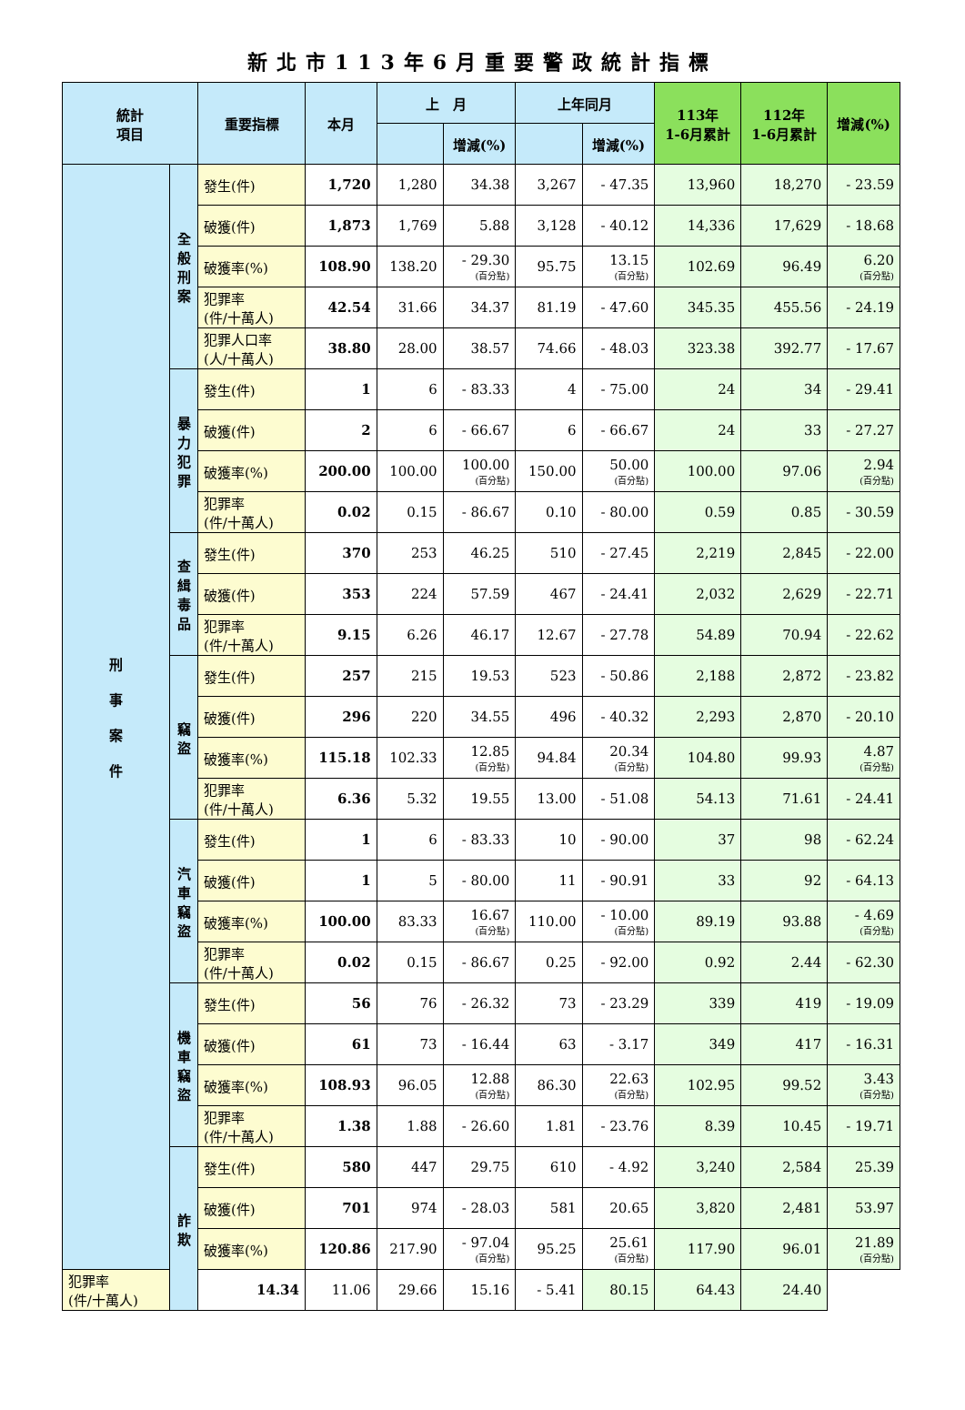新北市113年6月重要警政統計指標
| 統計 項目 | | 重要指標 | 本月 | 上 月 | | 上年同月 | | 113年 1-6月累計 | 112年 1-6月累計 | 增減(%) |
| --- | --- | --- | --- | --- | --- | --- | --- | --- | --- | --- |
| | | | | | 增減(%) | | 增減(%) | | | |
| 刑 事 案 件 | 全般刑案 | 發生(件) | 1,720 | 1,280 | 34.38 | 3,267 | - 47.35 | 13,960 | 18,270 | - 23.59 |
| | | 破獲(件) | 1,873 | 1,769 | 5.88 | 3,128 | - 40.12 | 14,336 | 17,629 | - 18.68 |
| | | 破獲率(%) | 108.90 | 138.20 | - 29.30 (百分點) | 95.75 | 13.15 (百分點) | 102.69 | 96.49 | 6.20 (百分點) |
| | | 犯罪率 (件/十萬人) | 42.54 | 31.66 | 34.37 | 81.19 | - 47.60 | 345.35 | 455.56 | - 24.19 |
| | | 犯罪人口率 (人/十萬人) | 38.80 | 28.00 | 38.57 | 74.66 | - 48.03 | 323.38 | 392.77 | - 17.67 |
| | 暴力犯罪 | 發生(件) | 1 | 6 | - 83.33 | 4 | - 75.00 | 24 | 34 | - 29.41 |
| | | 破獲(件) | 2 | 6 | - 66.67 | 6 | - 66.67 | 24 | 33 | - 27.27 |
| | | 破獲率(%) | 200.00 | 100.00 | 100.00 (百分點) | 150.00 | 50.00 (百分點) | 100.00 | 97.06 | 2.94 (百分點) |
| | | 犯罪率 (件/十萬人) | 0.02 | 0.15 | - 86.67 | 0.10 | - 80.00 | 0.59 | 0.85 | - 30.59 |
| | 查緝毒品 | 發生(件) | 370 | 253 | 46.25 | 510 | - 27.45 | 2,219 | 2,845 | - 22.00 |
| | | 破獲(件) | 353 | 224 | 57.59 | 467 | - 24.41 | 2,032 | 2,629 | - 22.71 |
| | | 犯罪率 (件/十萬人) | 9.15 | 6.26 | 46.17 | 12.67 | - 27.78 | 54.89 | 70.94 | - 22.62 |
| | 竊盜 | 發生(件) | 257 | 215 | 19.53 | 523 | - 50.86 | 2,188 | 2,872 | - 23.82 |
| | | 破獲(件) | 296 | 220 | 34.55 | 496 | - 40.32 | 2,293 | 2,870 | - 20.10 |
| | | 破獲率(%) | 115.18 | 102.33 | 12.85 (百分點) | 94.84 | 20.34 (百分點) | 104.80 | 99.93 | 4.87 (百分點) |
| | | 犯罪率 (件/十萬人) | 6.36 | 5.32 | 19.55 | 13.00 | - 51.08 | 54.13 | 71.61 | - 24.41 |
| | 汽車竊盜 | 發生(件) | 1 | 6 | - 83.33 | 10 | - 90.00 | 37 | 98 | - 62.24 |
| | | 破獲(件) | 1 | 5 | - 80.00 | 11 | - 90.91 | 33 | 92 | - 64.13 |
| | | 破獲率(%) | 100.00 | 83.33 | 16.67 (百分點) | 110.00 | - 10.00 (百分點) | 89.19 | 93.88 | - 4.69 (百分點) |
| | | 犯罪率 (件/十萬人) | 0.02 | 0.15 | - 86.67 | 0.25 | - 92.00 | 0.92 | 2.44 | - 62.30 |
| | 機車竊盜 | 發生(件) | 56 | 76 | - 26.32 | 73 | - 23.29 | 339 | 419 | - 19.09 |
| | | 破獲(件) | 61 | 73 | - 16.44 | 63 | - 3.17 | 349 | 417 | - 16.31 |
| | | 破獲率(%) | 108.93 | 96.05 | 12.88 (百分點) | 86.30 | 22.63 (百分點) | 102.95 | 99.52 | 3.43 (百分點) |
| | | 犯罪率 (件/十萬人) | 1.38 | 1.88 | - 26.60 | 1.81 | - 23.76 | 8.39 | 10.45 | - 19.71 |
| | 詐欺 | 發生(件) | 580 | 447 | 29.75 | 610 | - 4.92 | 3,240 | 2,584 | 25.39 |
| | | 破獲(件) | 701 | 974 | - 28.03 | 581 | 20.65 | 3,820 | 2,481 | 53.97 |
| | | 破獲率(%) | 120.86 | 217.90 | - 97.04 (百分點) | 95.25 | 25.61 (百分點) | 117.90 | 96.01 | 21.89 (百分點) |
| 犯罪率 (件/十萬人) | | 14.34 | 11.06 | 29.66 | 15.16 | - 5.41 | 80.15 | 64.43 | 24.40 | |